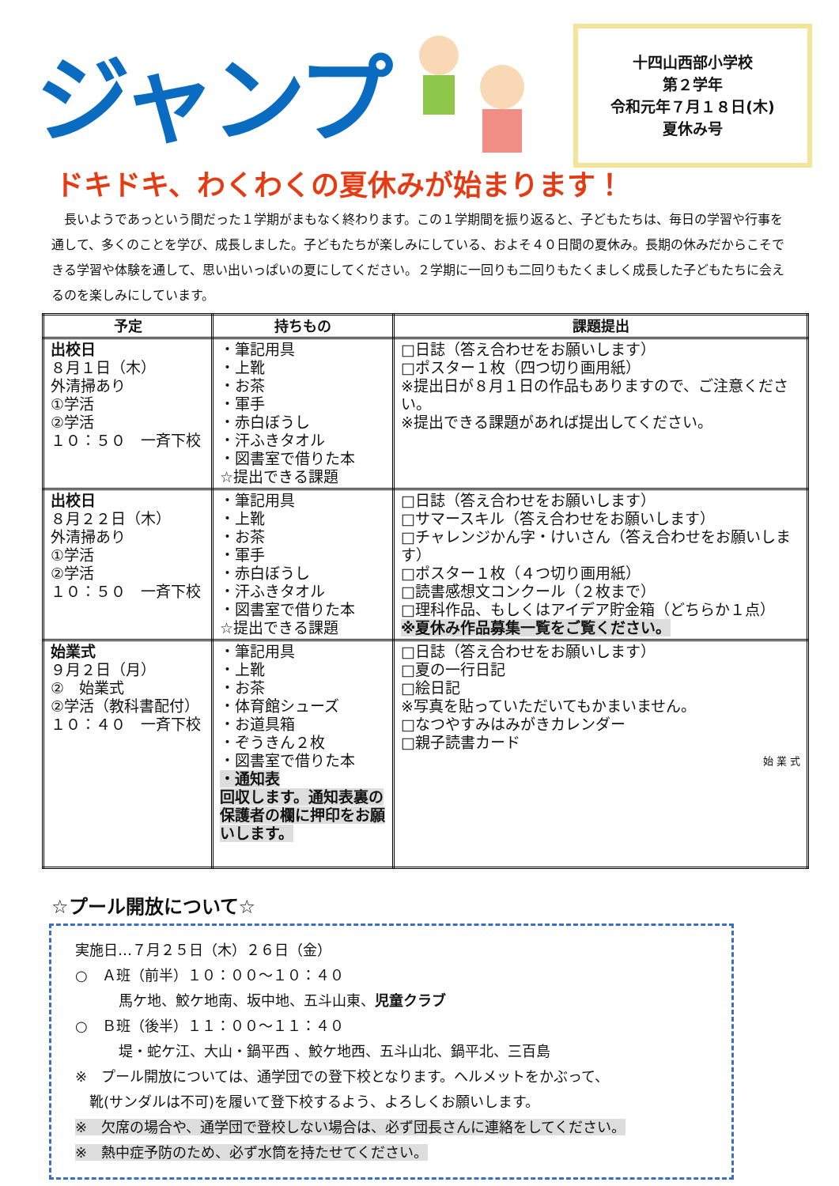ジャンプ
十四山西部小学校
第２学年
令和元年７月１８日(木)
夏休み号
ドキドキ、わくわくの夏休みが始まります！
長いようであっという間だった１学期がまもなく終わります。この１学期間を振り返ると、子どもたちは、毎日の学習や行事を通して、多くのことを学び、成長しました。子どもたちが楽しみにしている、およそ４０日間の夏休み。長期の休みだからこそできる学習や体験を通して、思い出いっぱいの夏にしてください。２学期に一回りも二回りもたくましく成長した子どもたちに会えるのを楽しみにしています。
| 予定 | 持ちもの | 課題提出 |
| --- | --- | --- |
| 出校日 ８月１日（木） 外清掃あり ①学活 ②学活 １０：５０ 一斉下校 | ・筆記用具 ・上靴 ・お茶 ・軍手 ・赤白ぼうし ・汗ふきタオル ・図書室で借りた本 ☆提出できる課題 | □日誌（答え合わせをお願いします） □ポスター１枚（四つ切り画用紙） ※提出日が８月１日の作品もありますので、ご注意ください。 ※提出できる課題があれば提出してください。 |
| 出校日 ８月２２日（木） 外清掃あり ①学活 ②学活 １０：５０ 一斉下校 | ・筆記用具 ・上靴 ・お茶 ・軍手 ・赤白ぼうし ・汗ふきタオル ・図書室で借りた本 ☆提出できる課題 | □日誌（答え合わせをお願いします） □サマースキル（答え合わせをお願いします） □チャレンジかん字・けいさん（答え合わせをお願いします） □ポスター１枚（４つ切り画用紙） □読書感想文コンクール（２枚まで） □理科作品、もしくはアイデア貯金箱（どちらか１点） ※夏休み作品募集一覧をご覧ください。 |
| 始業式 ９月２日（月） ② 始業式 ②学活（教科書配付） １０：４０ 一斉下校 | ・筆記用具 ・上靴 ・お茶 ・体育館シューズ ・お道具箱 ・ぞうきん２枚 ・図書室で借りた本 ・通知表 回収します。通知表裏の保護者の欄に押印をお願いします。 | □日誌（答え合わせをお願いします） □夏の一行日記 □絵日記 ※写真を貼っていただいてもかまいません。 □なつやすみはみがきカレンダー □親子読書カード 始 業 式 |
☆プール開放について☆
実施日…７月２５日（木）２６日（金）
○　Ａ班（前半）１０：００～１０：４０
馬ケ地、鮫ケ地南、坂中地、五斗山東、児童クラブ
○　Ｂ班（後半）１１：００～１１：４０
堤・蛇ケ江、大山・鍋平西 、鮫ケ地西、五斗山北、鍋平北、三百島
※　プール開放については、通学団での登下校となります。ヘルメットをかぶって、
　靴(サンダルは不可)を履いて登下校するよう、よろしくお願いします。
※　欠席の場合や、通学団で登校しない場合は、必ず団長さんに連絡をしてください。
※　熱中症予防のため、必ず水筒を持たせてください。